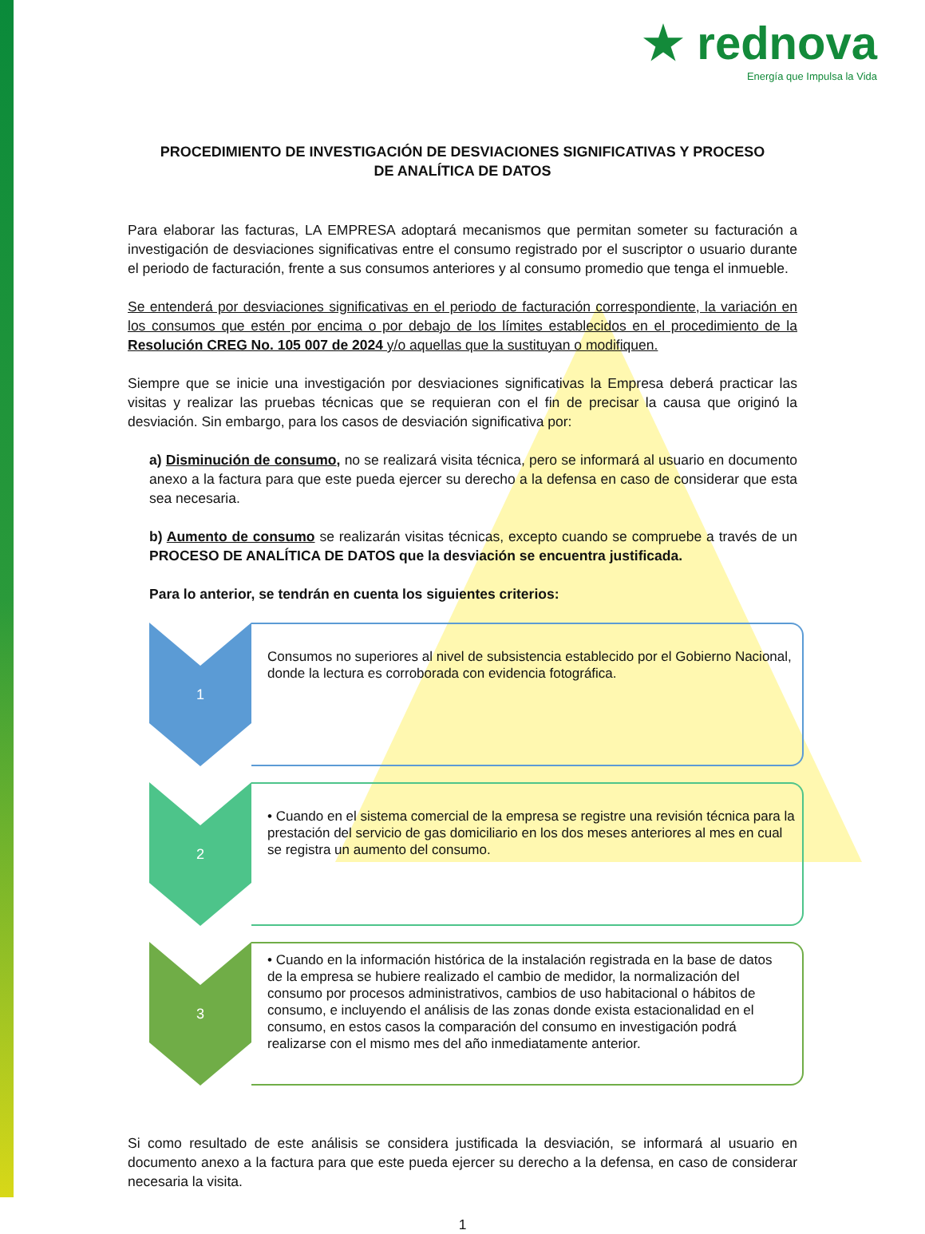★ rednova
Energía que Impulsa la Vida
PROCEDIMIENTO DE INVESTIGACIÓN DE DESVIACIONES SIGNIFICATIVAS Y PROCESO DE ANALÍTICA DE DATOS
Para elaborar las facturas, LA EMPRESA adoptará mecanismos que permitan someter su facturación a investigación de desviaciones significativas entre el consumo registrado por el suscriptor o usuario durante el periodo de facturación, frente a sus consumos anteriores y al consumo promedio que tenga el inmueble.
Se entenderá por desviaciones significativas en el periodo de facturación correspondiente, la variación en los consumos que estén por encima o por debajo de los límites establecidos en el procedimiento de la Resolución CREG No. 105 007 de 2024 y/o aquellas que la sustituyan o modifiquen.
Siempre que se inicie una investigación por desviaciones significativas la Empresa deberá practicar las visitas y realizar las pruebas técnicas que se requieran con el fin de precisar la causa que originó la desviación. Sin embargo, para los casos de desviación significativa por:
a) Disminución de consumo, no se realizará visita técnica, pero se informará al usuario en documento anexo a la factura para que este pueda ejercer su derecho a la defensa en caso de considerar que esta sea necesaria.
b) Aumento de consumo se realizarán visitas técnicas, excepto cuando se compruebe a través de un PROCESO DE ANALÍTICA DE DATOS que la desviación se encuentra justificada.
Para lo anterior, se tendrán en cuenta los siguientes criterios:
1
Consumos no superiores al nivel de subsistencia establecido por el Gobierno Nacional, donde la lectura es corroborada con evidencia fotográfica.
2
• Cuando en el sistema comercial de la empresa se registre una revisión técnica para la prestación del servicio de gas domiciliario en los dos meses anteriores al mes en cual se registra un aumento del consumo.
3
• Cuando en la información histórica de la instalación registrada en la base de datos de la empresa se hubiere realizado el cambio de medidor, la normalización del consumo por procesos administrativos, cambios de uso habitacional o hábitos de consumo, e incluyendo el análisis de las zonas donde exista estacionalidad en el consumo, en estos casos la comparación del consumo en investigación podrá realizarse con el mismo mes del año inmediatamente anterior.
Si como resultado de este análisis se considera justificada la desviación, se informará al usuario en documento anexo a la factura para que este pueda ejercer su derecho a la defensa, en caso de considerar necesaria la visita.
1